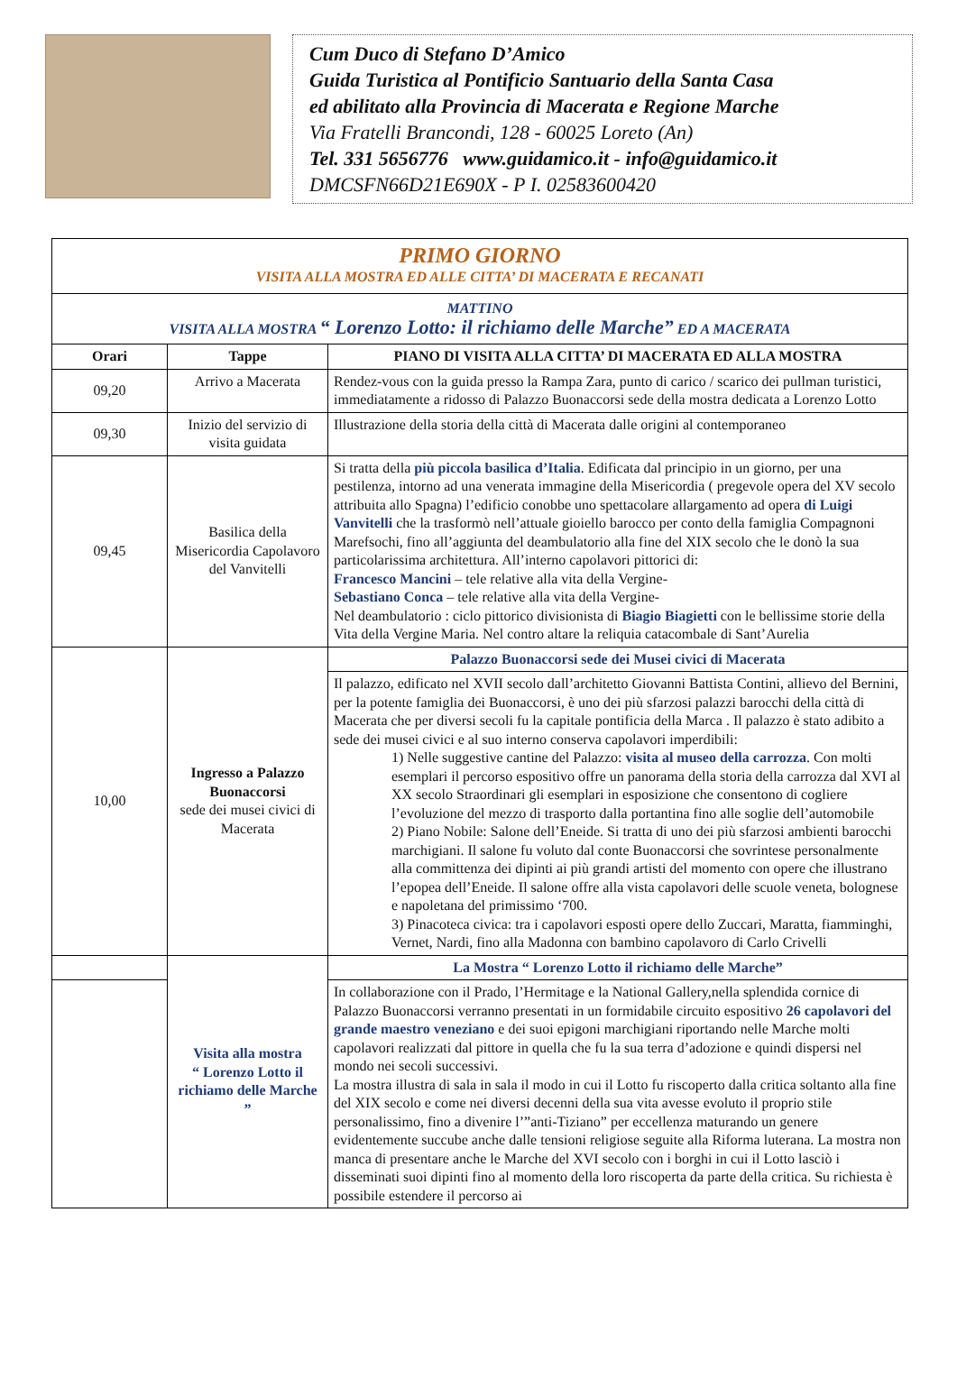Cum Duco di Stefano D’Amico
Guida Turistica al Pontificio Santuario della Santa Casa
ed abilitato alla Provincia di Macerata e Regione Marche
Via Fratelli Brancondi, 128 - 60025 Loreto (An)
Tel. 331 5656776 www.guidamico.it - info@guidamico.it
DMCSFN66D21E690X - P I. 02583600420
| PRIMO GIORNO VISITA ALLA MOSTRA ED ALLE CITTA’ DI MACERATA E RECANATI | | |
| MATTINO VISITA ALLA MOSTRA “ Lorenzo Lotto: il richiamo delle Marche” ED A MACERATA | | |
| Orari | Tappe | PIANO DI VISITA ALLA CITTA’ DI MACERATA ED ALLA MOSTRA |
| 09,20 | Arrivo a Macerata | Rendez-vous con la guida presso la Rampa Zara, punto di carico / scarico dei pullman turistici, immediatamente a ridosso di Palazzo Buonaccorsi sede della mostra dedicata a Lorenzo Lotto |
| 09,30 | Inizio del servizio di visita guidata | Illustrazione della storia della città di Macerata dalle origini al contemporaneo |
| 09,45 | Basilica della Misericordia Capolavoro del Vanvitelli | Si tratta della più piccola basilica d’Italia . Edificata dal principio in un giorno, per una pestilenza, intorno ad una venerata immagine della Misericordia ( pregevole opera del XV secolo attribuita allo Spagna) l’edificio conobbe uno spettacolare allargamento ad opera di Luigi Vanvitelli che la trasformò nell’attuale gioiello barocco per conto della famiglia Compagnoni Marefsochi, fino all’aggiunta del deambulatorio alla fine del XIX secolo che le donò la sua particolarissima architettura. All’interno capolavori pittorici di: Francesco Mancini – tele relative alla vita della Vergine- Sebastiano Conca – tele relative alla vita della Vergine- Nel deambulatorio : ciclo pittorico divisionista di Biagio Biagietti con le bellissime storie della Vita della Vergine Maria. Nel contro altare la reliquia catacombale di Sant’Aurelia |
| 10,00 | Ingresso a Palazzo Buonaccorsi sede dei musei civici di Macerata | Palazzo Buonaccorsi sede dei Musei civici di Macerata |
| | | Il palazzo, edificato nel XVII secolo dall’architetto Giovanni Battista Contini, allievo del Bernini, per la potente famiglia dei Buonaccorsi, è uno dei più sfarzosi palazzi barocchi della città di Macerata che per diversi secoli fu la capitale pontificia della Marca . Il palazzo è stato adibito a sede dei musei civici e al suo interno conserva capolavori imperdibili: 1) Nelle suggestive cantine del Palazzo: visita al museo della carrozza . Con molti esemplari il percorso espositivo offre un panorama della storia della carrozza dal XVI al XX secolo Straordinari gli esemplari in esposizione che consentono di cogliere l’evoluzione del mezzo di trasporto dalla portantina fino alle soglie dell’automobile 2) Piano Nobile: Salone dell’Eneide. Si tratta di uno dei più sfarzosi ambienti barocchi marchigiani. Il salone fu voluto dal conte Buonaccorsi che sovrintese personalmente alla committenza dei dipinti ai più grandi artisti del momento con opere che illustrano l’epopea dell’Eneide. Il salone offre alla vista capolavori delle scuole veneta, bolognese e napoletana del primissimo ‘700. 3) Pinacoteca civica: tra i capolavori esposti opere dello Zuccari, Maratta, fiamminghi, Vernet, Nardi, fino alla Madonna con bambino capolavoro di Carlo Crivelli |
| | Visita alla mostra “ Lorenzo Lotto il richiamo delle Marche ” | La Mostra “ Lorenzo Lotto il richiamo delle Marche” |
| | | In collaborazione con il Prado, l’Hermitage e la National Gallery,nella splendida cornice di Palazzo Buonaccorsi verranno presentati in un formidabile circuito espositivo 26 capolavori del grande maestro veneziano e dei suoi epigoni marchigiani riportando nelle Marche molti capolavori realizzati dal pittore in quella che fu la sua terra d’adozione e quindi dispersi nel mondo nei secoli successivi. La mostra illustra di sala in sala il modo in cui il Lotto fu riscoperto dalla critica soltanto alla fine del XIX secolo e come nei diversi decenni della sua vita avesse evoluto il proprio stile personalissimo, fino a divenire l’”anti-Tiziano” per eccellenza maturando un genere evidentemente succube anche dalle tensioni religiose seguite alla Riforma luterana. La mostra non manca di presentare anche le Marche del XVI secolo con i borghi in cui il Lotto lasciò i disseminati suoi dipinti fino al momento della loro riscoperta da parte della critica. Su richiesta è possibile estendere il percorso ai |